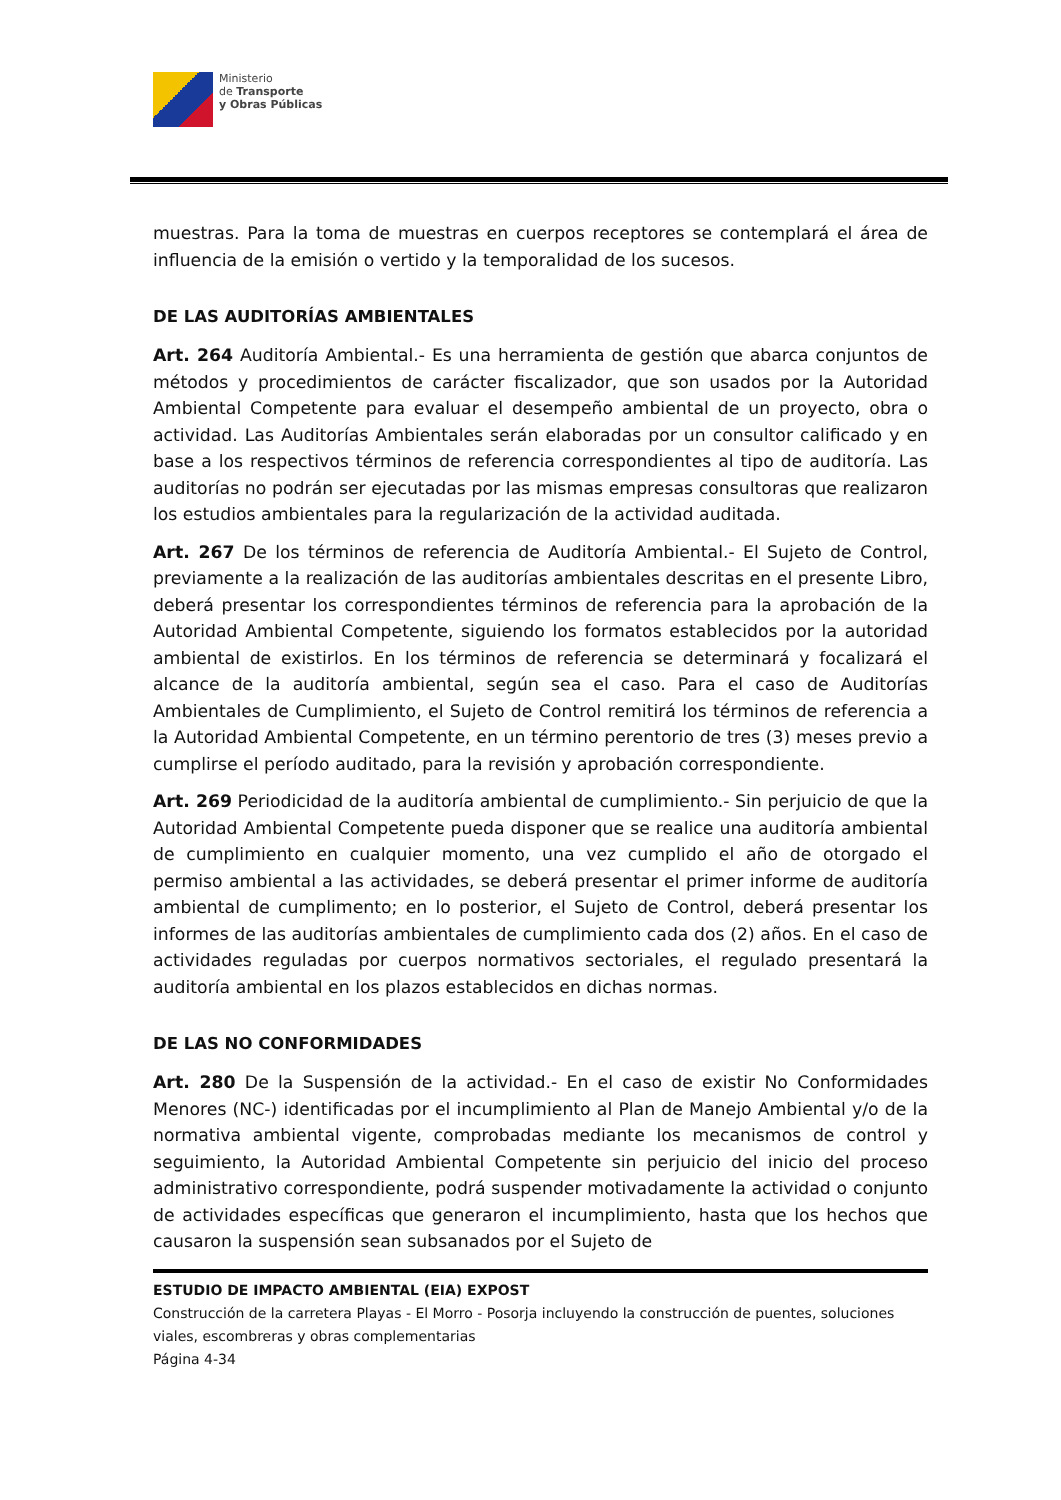Ministerio
de Transporte
y Obras Públicas
muestras. Para la toma de muestras en cuerpos receptores se contemplará el área de influencia de la emisión o vertido y la temporalidad de los sucesos.
DE LAS AUDITORÍAS AMBIENTALES
Art. 264 Auditoría Ambiental.- Es una herramienta de gestión que abarca conjuntos de métodos y procedimientos de carácter fiscalizador, que son usados por la Autoridad Ambiental Competente para evaluar el desempeño ambiental de un proyecto, obra o actividad. Las Auditorías Ambientales serán elaboradas por un consultor calificado y en base a los respectivos términos de referencia correspondientes al tipo de auditoría. Las auditorías no podrán ser ejecutadas por las mismas empresas consultoras que realizaron los estudios ambientales para la regularización de la actividad auditada.
Art. 267 De los términos de referencia de Auditoría Ambiental.- El Sujeto de Control, previamente a la realización de las auditorías ambientales descritas en el presente Libro, deberá presentar los correspondientes términos de referencia para la aprobación de la Autoridad Ambiental Competente, siguiendo los formatos establecidos por la autoridad ambiental de existirlos. En los términos de referencia se determinará y focalizará el alcance de la auditoría ambiental, según sea el caso. Para el caso de Auditorías Ambientales de Cumplimiento, el Sujeto de Control remitirá los términos de referencia a la Autoridad Ambiental Competente, en un término perentorio de tres (3) meses previo a cumplirse el período auditado, para la revisión y aprobación correspondiente.
Art. 269 Periodicidad de la auditoría ambiental de cumplimiento.- Sin perjuicio de que la Autoridad Ambiental Competente pueda disponer que se realice una auditoría ambiental de cumplimiento en cualquier momento, una vez cumplido el año de otorgado el permiso ambiental a las actividades, se deberá presentar el primer informe de auditoría ambiental de cumplimento; en lo posterior, el Sujeto de Control, deberá presentar los informes de las auditorías ambientales de cumplimiento cada dos (2) años. En el caso de actividades reguladas por cuerpos normativos sectoriales, el regulado presentará la auditoría ambiental en los plazos establecidos en dichas normas.
DE LAS NO CONFORMIDADES
Art. 280 De la Suspensión de la actividad.- En el caso de existir No Conformidades Menores (NC-) identificadas por el incumplimiento al Plan de Manejo Ambiental y/o de la normativa ambiental vigente, comprobadas mediante los mecanismos de control y seguimiento, la Autoridad Ambiental Competente sin perjuicio del inicio del proceso administrativo correspondiente, podrá suspender motivadamente la actividad o conjunto de actividades específicas que generaron el incumplimiento, hasta que los hechos que causaron la suspensión sean subsanados por el Sujeto de
ESTUDIO DE IMPACTO AMBIENTAL (EIA) EXPOST
Construcción de la carretera Playas - El Morro - Posorja incluyendo la construcción de puentes, soluciones viales, escombreras y obras complementarias
Página 4-34